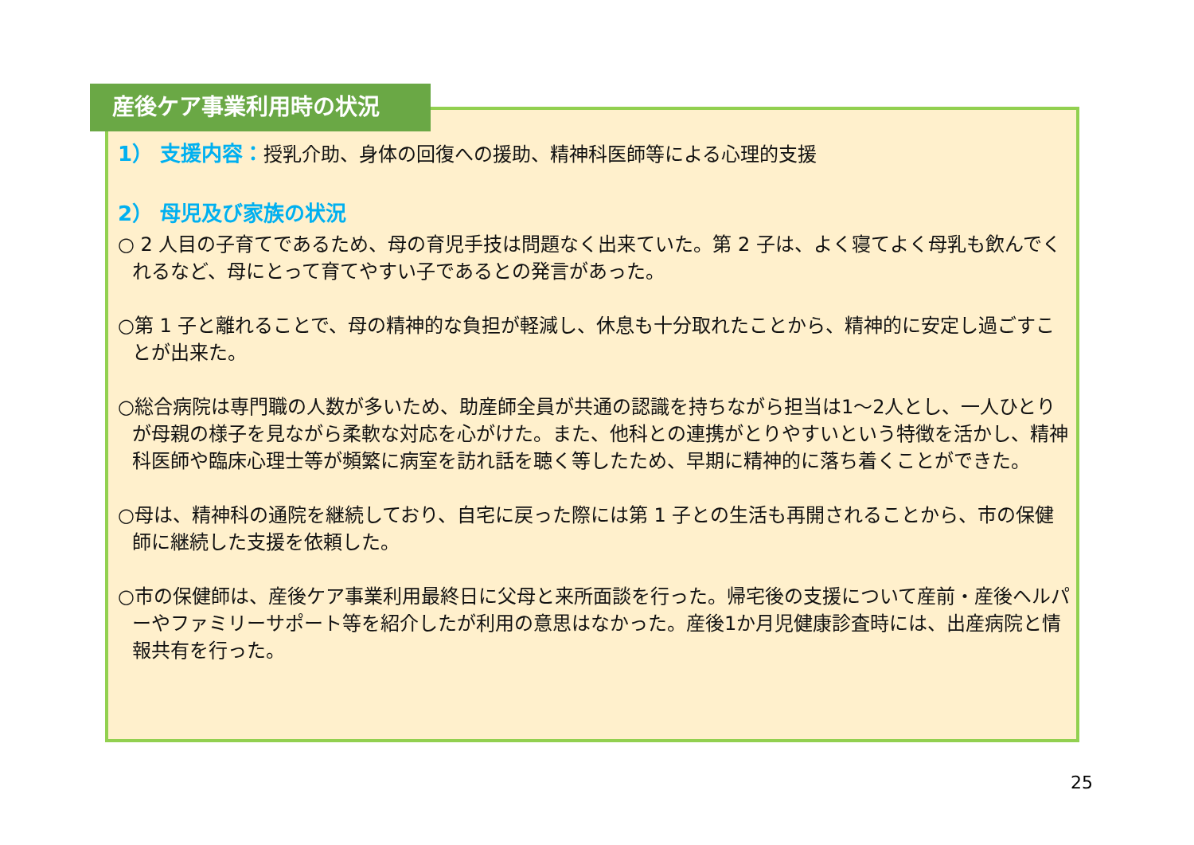産後ケア事業利用時の状況
1） 支援内容：授乳介助、身体の回復への援助、精神科医師等による心理的支援
2） 母児及び家族の状況
○ 2 人目の子育てであるため、母の育児手技は問題なく出来ていた。第 2 子は、よく寝てよく母乳も飲んでくれるなど、母にとって育てやすい子であるとの発言があった。
○第 1 子と離れることで、母の精神的な負担が軽減し、休息も十分取れたことから、精神的に安定し過ごすことが出来た。
○総合病院は専門職の人数が多いため、助産師全員が共通の認識を持ちながら担当は1～2人とし、一人ひとりが母親の様子を見ながら柔軟な対応を心がけた。また、他科との連携がとりやすいという特徴を活かし、精神科医師や臨床心理士等が頻繁に病室を訪れ話を聴く等したため、早期に精神的に落ち着くことができた。
○母は、精神科の通院を継続しており、自宅に戻った際には第 1 子との生活も再開されることから、市の保健師に継続した支援を依頼した。
○市の保健師は、産後ケア事業利用最終日に父母と来所面談を行った。帰宅後の支援について産前・産後ヘルパーやファミリーサポート等を紹介したが利用の意思はなかった。産後1か月児健康診査時には、出産病院と情報共有を行った。
25